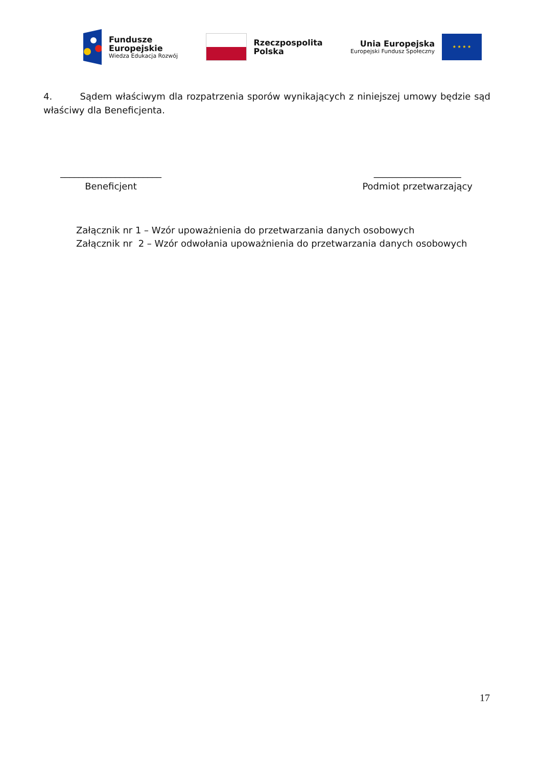Fundusze
Europejskie
Wiedza Edukacja Rozwój
Rzeczpospolita
Polska
Unia Europejska
Europejski Fundusz Społeczny
★ ★ ★ ★
4. Sądem właściwym dla rozpatrzenia sporów wynikających z niniejszej umowy będzie sąd właściwy dla Beneficjenta.
______________________
Beneficjent
___________________
Podmiot przetwarzający
Załącznik nr 1 – Wzór upoważnienia do przetwarzania danych osobowych
Załącznik nr 2 – Wzór odwołania upoważnienia do przetwarzania danych osobowych
17